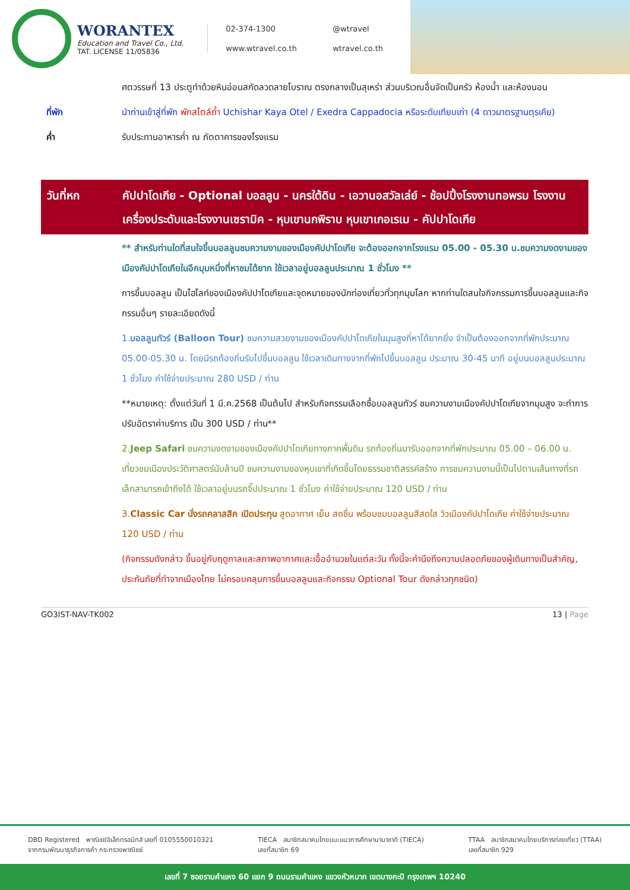WORANTEX
Education and Travel Co., Ltd.
TAT. LICENSE 11/05836
02-374-1300 @wtravel www.wtravel.co.th wtravel.co.th
ศตวรรษที่ 13 ประตูทำด้วยหินอ่อนสกัดลวดลายโบราณ ตรงกลางเป็นสุเหร่า ส่วนบริเวณอื่นจัดเป็นครัว ห้องน้ำ และห้องนอน
ที่พัก นำท่านเข้าสู่ที่พัก พักสไตล์ถ้ำ Uchishar Kaya Otel / Exedra Cappadocia หรือระดับเทียบเท่า (4 ดาวมาตรฐานตุรเคีย)
ค่ำ รับประทานอาหารค่ำ ณ ภัตตาคารของโรงแรม
วันที่หก คัปปาโดเกีย - Optional บอลลูน - นครใต้ดิน - เอวานอสวัลเล่ย์ - ช้อปปิ้งโรงงานทอพรม โรงงานเครื่องประดับและโรงงานเซรามิค - หุบเขานกพิราบ หุบเขาเกอเรเม - คัปปาโดเกีย
** สำหรับท่านใดที่สนใจขึ้นบอลลูนชมความงามของเมืองคัปปาโดเกีย จะต้องออกจากโรงแรม 05.00 - 05.30 น.ชมความงดงามของเมืองคัปปาโดเกียในอีกมุมหนึ่งที่หาชมได้ยาก ใช้เวลาอยู่บอลลูนประมาณ 1 ชั่วโมง **
การขึ้นบอลลูน เป็นไฮไลท์ของเมืองคัปปาโดเกียและจุดหมายของนักท่องเที่ยวทั่วทุกมุมโลก หากท่านใดสนใจกิจกรรมการขึ้นบอลลูนและกิจกรรมอื่นๆ รายละเอียดดังนี้
1.บอลลูนทัวร์ (Balloon Tour) ชมความสวยงามของเมืองคัปปาโดเกียในมุมสูงที่หาได้ยากยิ่ง จำเป็นต้องออกจากที่พักประมาณ 05.00-05.30 น. โดยมีรถท้องถิ่นรับไปขึ้นบอลลูน ใช้เวลาเดินทางจากที่พักไปขึ้นบอลลูน ประมาณ 30-45 นาที อยู่บนบอลลูนประมาณ 1 ชั่วโมง ค่าใช้จ่ายประมาณ 280 USD / ท่าน
**หมายเหตุ: ตั้งแต่วันที่ 1 มี.ค.2568 เป็นต้นไป สำหรับกิจกรรมเลือกซื้อบอลลูนทัวร์ ชมความงามเมืองคัปปาโดเกียจากมุมสูง จะทำการปรับอัตราค่าบริการ เป็น 300 USD / ท่าน**
2.Jeep Safari ชมความงดงามของเมืองคัปปาโดเกียทางภาคพื้นดิน รถท้องถิ่นมารับออกจากที่พักประมาณ 05.00 – 06.00 น. เที่ยวชมเมืองประวัติศาสตร์นับล้านปี ชมความงามของหุบเขาที่เกิดขึ้นโดยธรรมชาติสรรค์สร้าง การชมความงามนี้เป็นไปตามเส้นทางที่รถเล็กสามารถเข้าถึงได้ ใช้เวลาอยู่บนรถจี๊ปประมาณ 1 ชั่วโมง ค่าใช้จ่ายประมาณ 120 USD / ท่าน
3.Classic Car นั่งรถคลาสสิค เปิดประทุน สูดอากาศ เย็น สดชื่น พร้อมชมบอลลูนสีสดใส วิวเมืองคัปปาโดเกีย ค่าใช้จ่ายประมาณ 120 USD / ท่าน
(กิจกรรมดังกล่าว ขึ้นอยู่กับฤดูกาลและสภาพอากาศและเอื้ออำนวยในแต่ละวัน ทั้งนี้จะคำนึงถึงความปลอดภัยของผู้เดินทางเป็นสำคัญ, ประกันภัยที่ทำจากเมืองไทย ไม่ครอบคลุมการขึ้นบอลลูนและกิจกรรม Optional Tour ดังกล่าวทุกชนิด)
GO3IST-NAV-TK002 13 | Page
DBD Registered พาณิชย์อิเล็กทรอนิกส์ เลขที่ 0105550010321
จากกรมพัฒนาธุรกิจการค้า กระทรวงพาณิชย์ TIECA สมาชิกสมาคมไทยแนะแนวการศึกษานานาชาติ (TIECA)
เลขที่สมาชิก 69 TTAA สมาชิกสมาคมไทยบริการท่องเที่ยว (TTAA)
เลขที่สมาชิก 929
เลขที่ 7 ซอยรามคำแหง 60 แยก 9 ถนนรามคำแหง แขวงหัวหมาก เขตบางกะปิ กรุงเทพฯ 10240